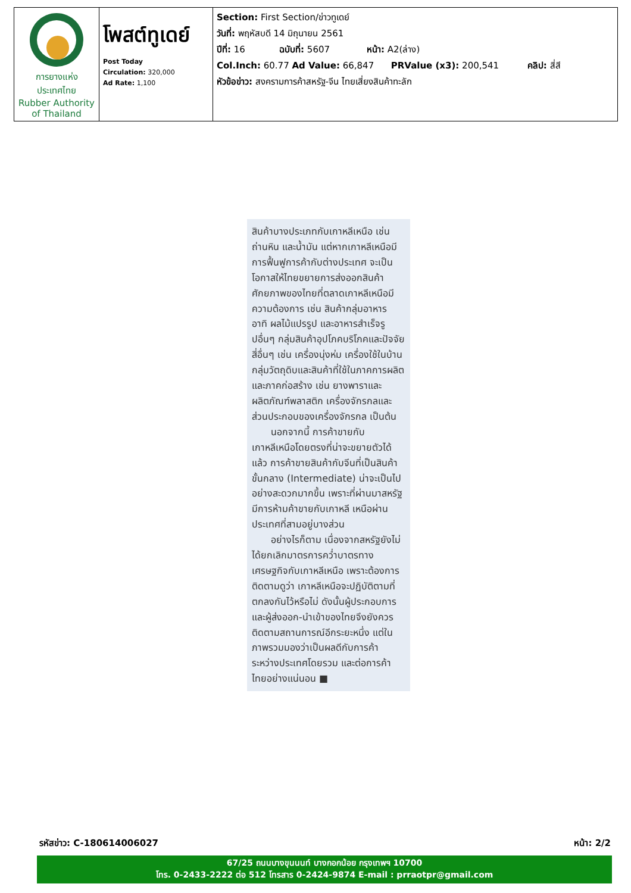| การยางแห่งประเทศไทย Rubber Authority of Thailand | โพสต์ทูเดย์ Post Today Circulation: 320,000 Ad Rate: 1,100 | Section: First Section/ข่าวทูเดย์ วันที่: พฤหัสบดี 14 มิถุนายน 2561 ปีที่: 16 ฉบับที่: 5607 หน้า: A2(ล่าง) Col.Inch: 60.77 Ad Value: 66,847 PRValue (x3): 200,541 คลิป: สี่สี หัวข้อข่าว: สงครามการค้าสหรัฐ-จีน ไทยเสี่ยงสินค้าทะลัก |
สินค้าบางประเภทกับเกาหลีเหนือ เช่น ถ่านหิน และน้ำมัน แต่หากเกาหลีเหนือมีการฟื้นฟูการค้ากับต่างประเทศ จะเป็นโอกาสให้ไทยขยายการส่งออกสินค้าศักยภาพของไทยที่ตลาดเกาหลีเหนือมีความต้องการ เช่น สินค้ากลุ่มอาหาร อาทิ ผลไม้แปรรูป และอาหารสำเร็จรูปอื่นๆ กลุ่มสินค้าอุปโภคบริโภคและปัจจัยสี่อื่นๆ เช่น เครื่องนุ่งห่ม เครื่องใช้ในบ้าน กลุ่มวัตถุดิบและสินค้าที่ใช้ในภาคการผลิตและภาคก่อสร้าง เช่น ยางพาราและผลิตภัณฑ์พลาสติก เครื่องจักรกลและส่วนประกอบของเครื่องจักรกล เป็นต้น
นอกจากนี้ การค้าขายกับเกาหลีเหนือโดยตรงที่น่าจะขยายตัวได้แล้ว การค้าขายสินค้ากับจีนที่เป็นสินค้าขั้นกลาง (Intermediate) น่าจะเป็นไปอย่างสะดวกมากขึ้น เพราะที่ผ่านมาสหรัฐมีการห้ามค้าขายกับเกาหลี เหนือผ่านประเทศที่สามอยู่บางส่วน
อย่างไรก็ตาม เนื่องจากสหรัฐยังไม่ได้ยกเลิกมาตรการคว่ำบาตรทางเศรษฐกิจกับเกาหลีเหนือ เพราะต้องการติดตามดูว่า เกาหลีเหนือจะปฏิบัติตามที่ตกลงกันไว้หรือไม่ ดังนั้นผู้ประกอบการและผู้ส่งออก-นำเข้าของไทยจึงยังควรติดตามสถานการณ์อีกระยะหนึ่ง แต่ในภาพรวมมองว่าเป็นผลดีกับการค้าระหว่างประเทศโดยรวม และต่อการค้าไทยอย่างแน่นอน ■
รหัสข่าว: C-180614006027 หน้า: 2/2
67/25 ถนนบางขุนนนท์ บางกอกน้อย กรุงเทพฯ 10700
โทร. 0-2433-2222 ต่อ 512 โทรสาร 0-2424-9874 E-mail : prraotpr@gmail.com